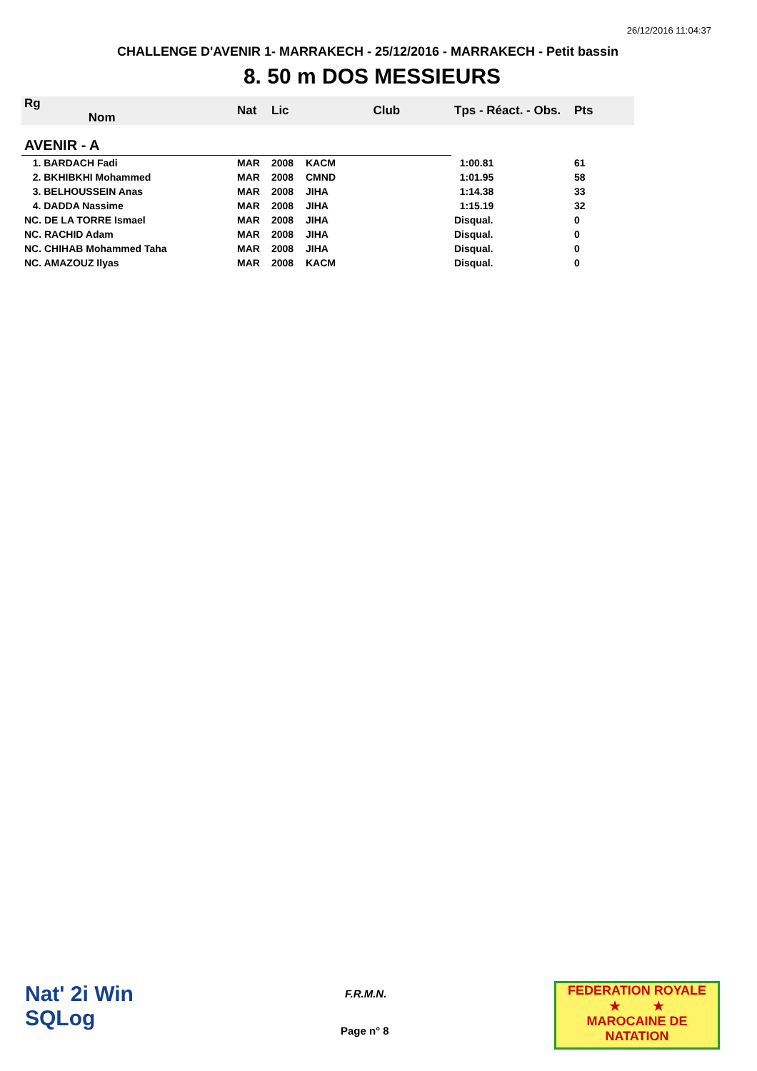26/12/2016 11:04:37
CHALLENGE D'AVENIR 1- MARRAKECH - 25/12/2016 - MARRAKECH - Petit bassin
8. 50 m DOS MESSIEURS
| Rg Nom | | Nat | Lic | Club | Tps - Réact. - Obs. | Pts |
| --- | --- | --- | --- | --- | --- | --- |
| AVENIR - A | | | | | | |
| 1. BARDACH Fadi | | MAR | 2008 | KACM | 1:00.81 | 61 |
| 2. BKHIBKHI Mohammed | | MAR | 2008 | CMND | 1:01.95 | 58 |
| 3. BELHOUSSEIN Anas | | MAR | 2008 | JIHA | 1:14.38 | 33 |
| 4. DADDA Nassime | | MAR | 2008 | JIHA | 1:15.19 | 32 |
| NC. DE LA TORRE Ismael | | MAR | 2008 | JIHA | Disqual. | 0 |
| NC. RACHID Adam | | MAR | 2008 | JIHA | Disqual. | 0 |
| NC. CHIHAB Mohammed Taha | | MAR | 2008 | JIHA | Disqual. | 0 |
| NC. AMAZOUZ Ilyas | | MAR | 2008 | KACM | Disqual. | 0 |
Nat' 2i Win
SQLog
F.R.M.N.
Page n° 8
FEDERATION ROYALE
★ ★
MAROCAINE DE NATATION